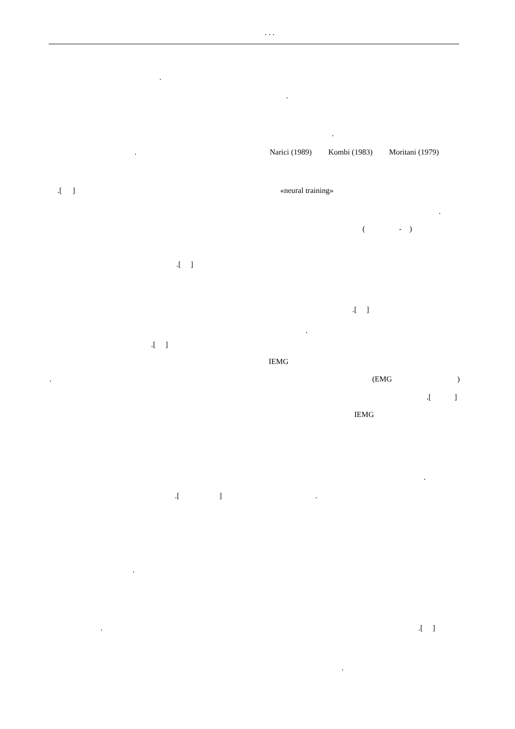. . .
.
.
.
. Narici (1989) Kombi (1983) Moritani (1979)
.[ ] «neural training»
.
( - )
.[ ]
.[ ]
.
.[ ]
IEMG
. (EMG )
.[ ]
IEMG
.
.[ ] .
.
. .[ ]
.